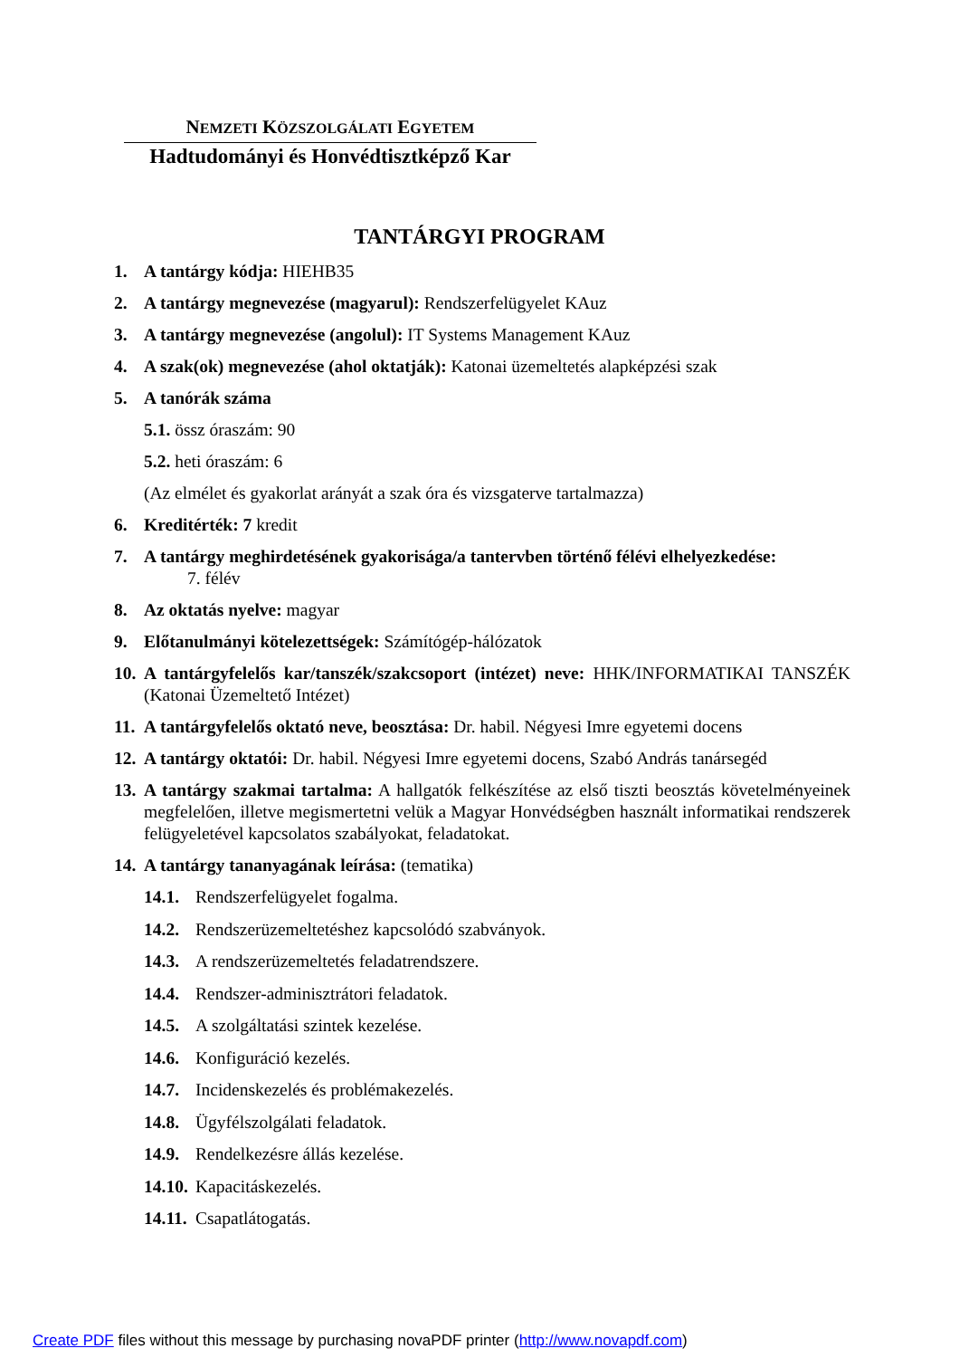NEMZETI KÖZSZOLGÁLATI EGYETEM
Hadtudományi és Honvédtisztképző Kar
TANTÁRGYI PROGRAM
1. A tantárgy kódja: HIEHB35
2. A tantárgy megnevezése (magyarul): Rendszerfelügyelet KAuz
3. A tantárgy megnevezése (angolul): IT Systems Management KAuz
4. A szak(ok) megnevezése (ahol oktatják): Katonai üzemeltetés alapképzési szak
5. A tanórák száma
5.1. össz óraszám: 90
5.2. heti óraszám: 6
(Az elmélet és gyakorlat arányát a szak óra és vizsgaterve tartalmazza)
6. Kreditérték: 7 kredit
7. A tantárgy meghirdetésének gyakorisága/a tantervben történő félévi elhelyezkedése:
7. félév
8. Az oktatás nyelve: magyar
9. Előtanulmányi kötelezettségek: Számítógép-hálózatok
10. A tantárgyfelelős kar/tanszék/szakcsoport (intézet) neve: HHK/INFORMATIKAI TANSZÉK (Katonai Üzemeltető Intézet)
11. A tantárgyfelelős oktató neve, beosztása: Dr. habil. Négyesi Imre egyetemi docens
12. A tantárgy oktatói: Dr. habil. Négyesi Imre egyetemi docens, Szabó András tanársegéd
13. A tantárgy szakmai tartalma: A hallgatók felkészítése az első tiszti beosztás követelményeinek megfelelően, illetve megismertetni velük a Magyar Honvédségben használt informatikai rendszerek felügyeletével kapcsolatos szabályokat, feladatokat.
14. A tantárgy tananyagának leírása: (tematika)
14.1. Rendszerfelügyelet fogalma.
14.2. Rendszerüzemeltetéshez kapcsolódó szabványok.
14.3. A rendszerüzemeltetés feladatrendszere.
14.4. Rendszer-adminisztrátori feladatok.
14.5. A szolgáltatási szintek kezelése.
14.6. Konfiguráció kezelés.
14.7. Incidenskezelés és problémakezelés.
14.8. Ügyfélszolgálati feladatok.
14.9. Rendelkezésre állás kezelése.
14.10. Kapacitáskezelés.
14.11. Csapatlátogatás.
Create PDF files without this message by purchasing novaPDF printer (http://www.novapdf.com)